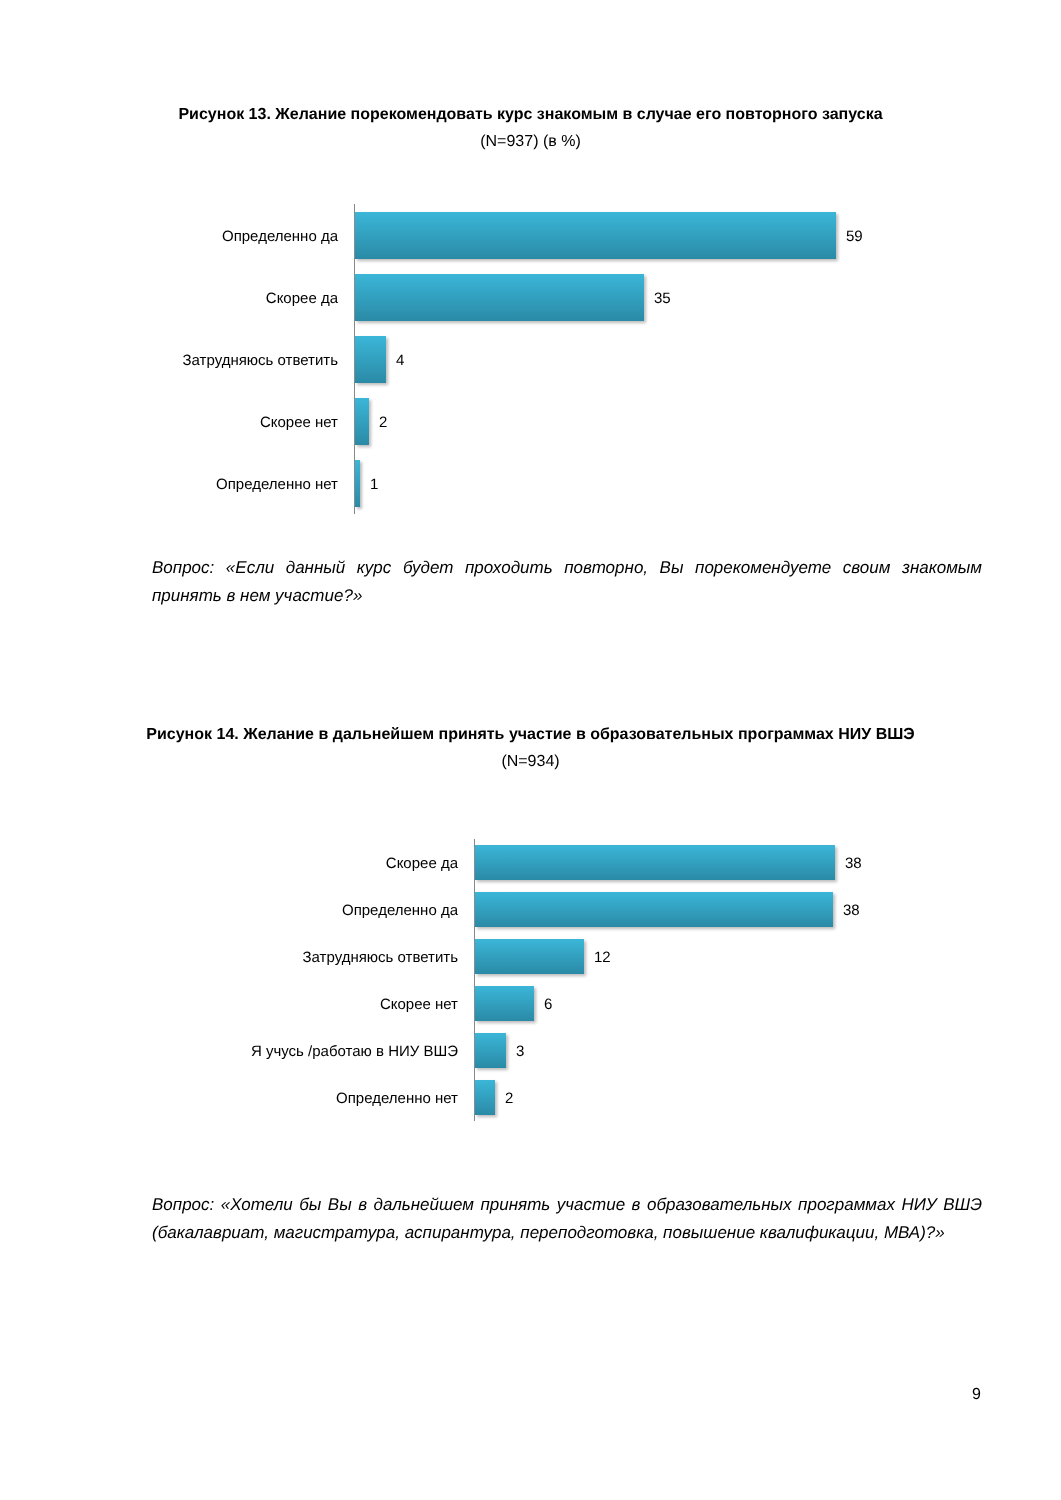Рисунок 13. Желание порекомендовать курс знакомым в случае его повторного запуска
(N=937) (в %)
Определенно да
59
Скорее да
35
Затрудняюсь ответить
4
Скорее нет
2
Определенно нет
1
Вопрос: «Если данный курс будет проходить повторно, Вы порекомендуете своим знакомым принять в нем участие?»
Рисунок 14. Желание в дальнейшем принять участие в образовательных программах НИУ ВШЭ
(N=934)
Скорее да
38
Определенно да
38
Затрудняюсь ответить
12
Скорее нет
6
Я учусь /работаю в НИУ ВШЭ
3
Определенно нет
2
Вопрос: «Хотели бы Вы в дальнейшем принять участие в образовательных программах НИУ ВШЭ (бакалавриат, магистратура, аспирантура, переподготовка, повышение квалификации, МВА)?»
9